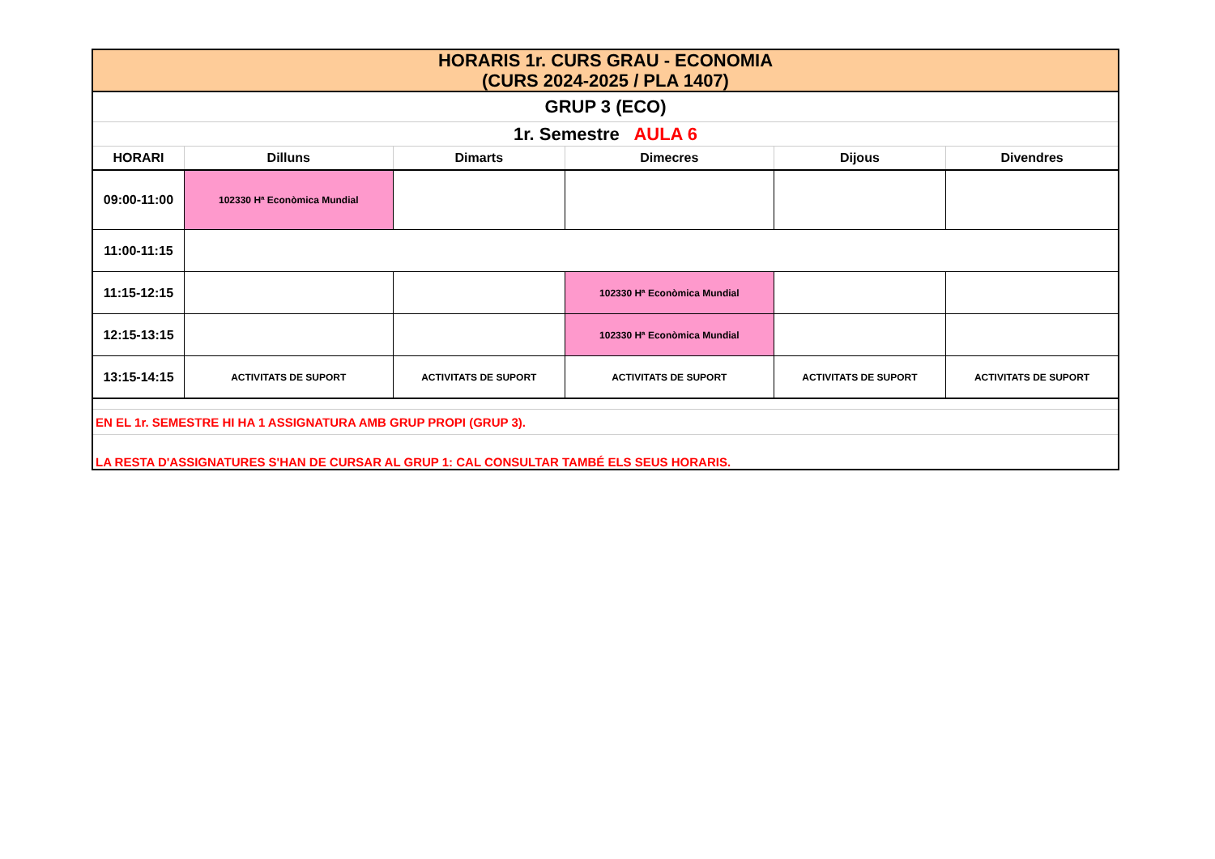| HORARIS 1r. CURS GRAU - ECONOMIA (CURS 2024-2025 / PLA 1407) | | | | | |
| GRUP 3 (ECO) | | | | | |
| 1r. Semestre AULA 6 | | | | | |
| HORARI | Dilluns | Dimarts | Dimecres | Dijous | Divendres |
| 09:00-11:00 | 102330 Hª Econòmica Mundial | | | | |
| 11:00-11:15 | | | | | |
| 11:15-12:15 | | | 102330 Hª Econòmica Mundial | | |
| 12:15-13:15 | | | 102330 Hª Econòmica Mundial | | |
| 13:15-14:15 | ACTIVITATS DE SUPORT | ACTIVITATS DE SUPORT | ACTIVITATS DE SUPORT | ACTIVITATS DE SUPORT | ACTIVITATS DE SUPORT |
| EN EL 1r. SEMESTRE HI HA 1 ASSIGNATURA AMB GRUP PROPI (GRUP 3). | | | | | |
| LA RESTA D'ASSIGNATURES S'HAN DE CURSAR AL GRUP 1: CAL CONSULTAR TAMBÉ ELS SEUS HORARIS. | | | | | |